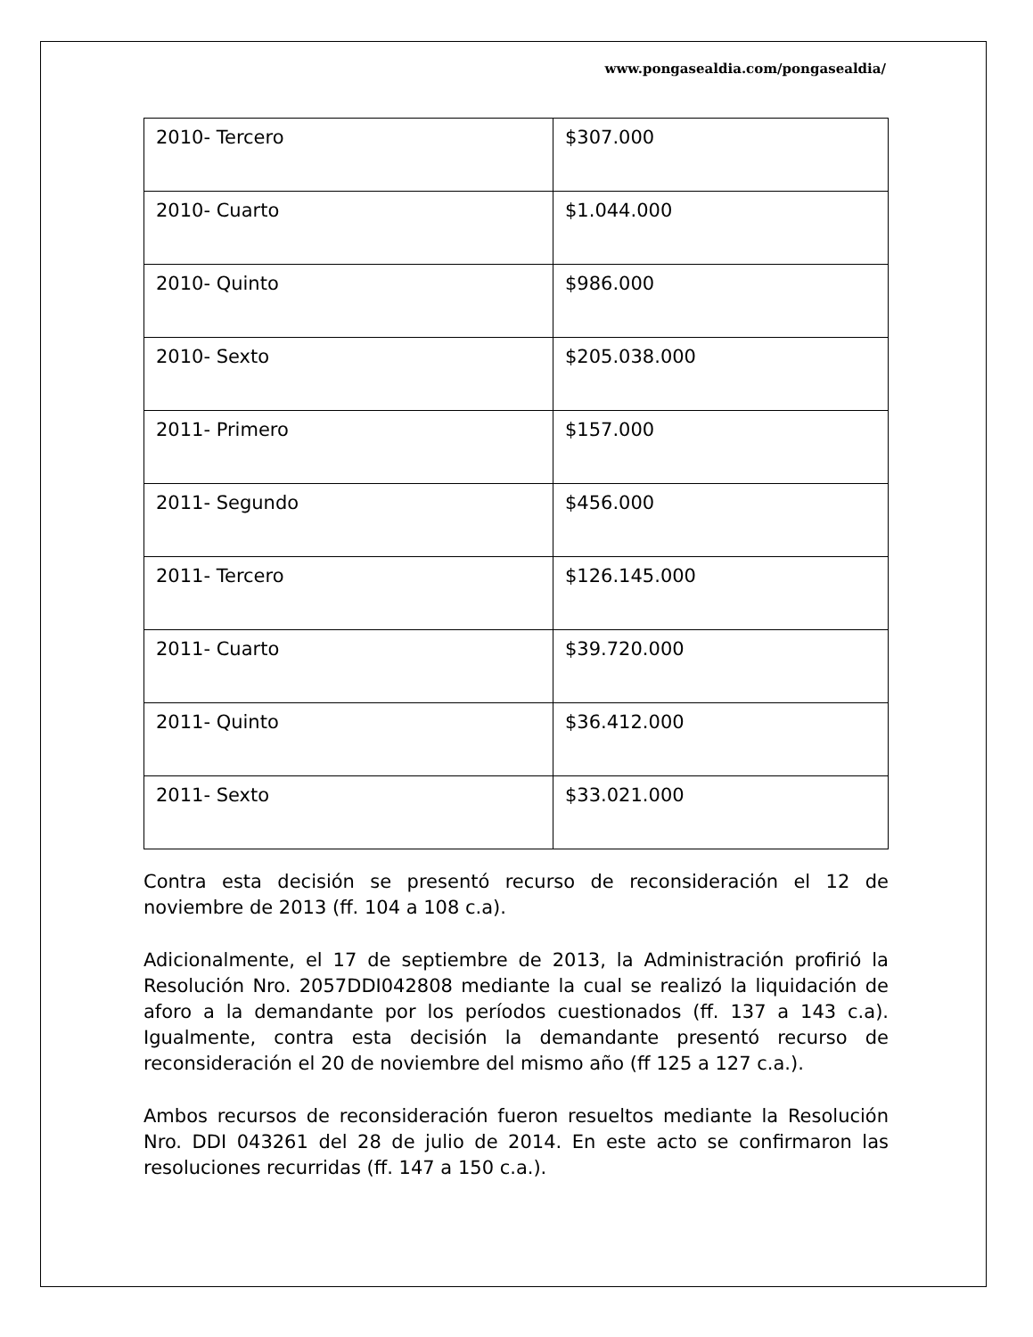www.pongasealdia.com/pongasealdia/
| 2010- Tercero | $307.000 |
| 2010- Cuarto | $1.044.000 |
| 2010- Quinto | $986.000 |
| 2010- Sexto | $205.038.000 |
| 2011- Primero | $157.000 |
| 2011- Segundo | $456.000 |
| 2011- Tercero | $126.145.000 |
| 2011- Cuarto | $39.720.000 |
| 2011- Quinto | $36.412.000 |
| 2011- Sexto | $33.021.000 |
Contra esta decisión se presentó recurso de reconsideración el 12 de noviembre de 2013 (ff. 104 a 108 c.a).
Adicionalmente, el 17 de septiembre de 2013, la Administración profirió la Resolución Nro. 2057DDI042808 mediante la cual se realizó la liquidación de aforo a la demandante por los períodos cuestionados (ff. 137 a 143 c.a). Igualmente, contra esta decisión la demandante presentó recurso de reconsideración el 20 de noviembre del mismo año (ff 125 a 127 c.a.).
Ambos recursos de reconsideración fueron resueltos mediante la Resolución Nro. DDI 043261 del 28 de julio de 2014. En este acto se confirmaron las resoluciones recurridas (ff. 147 a 150 c.a.).